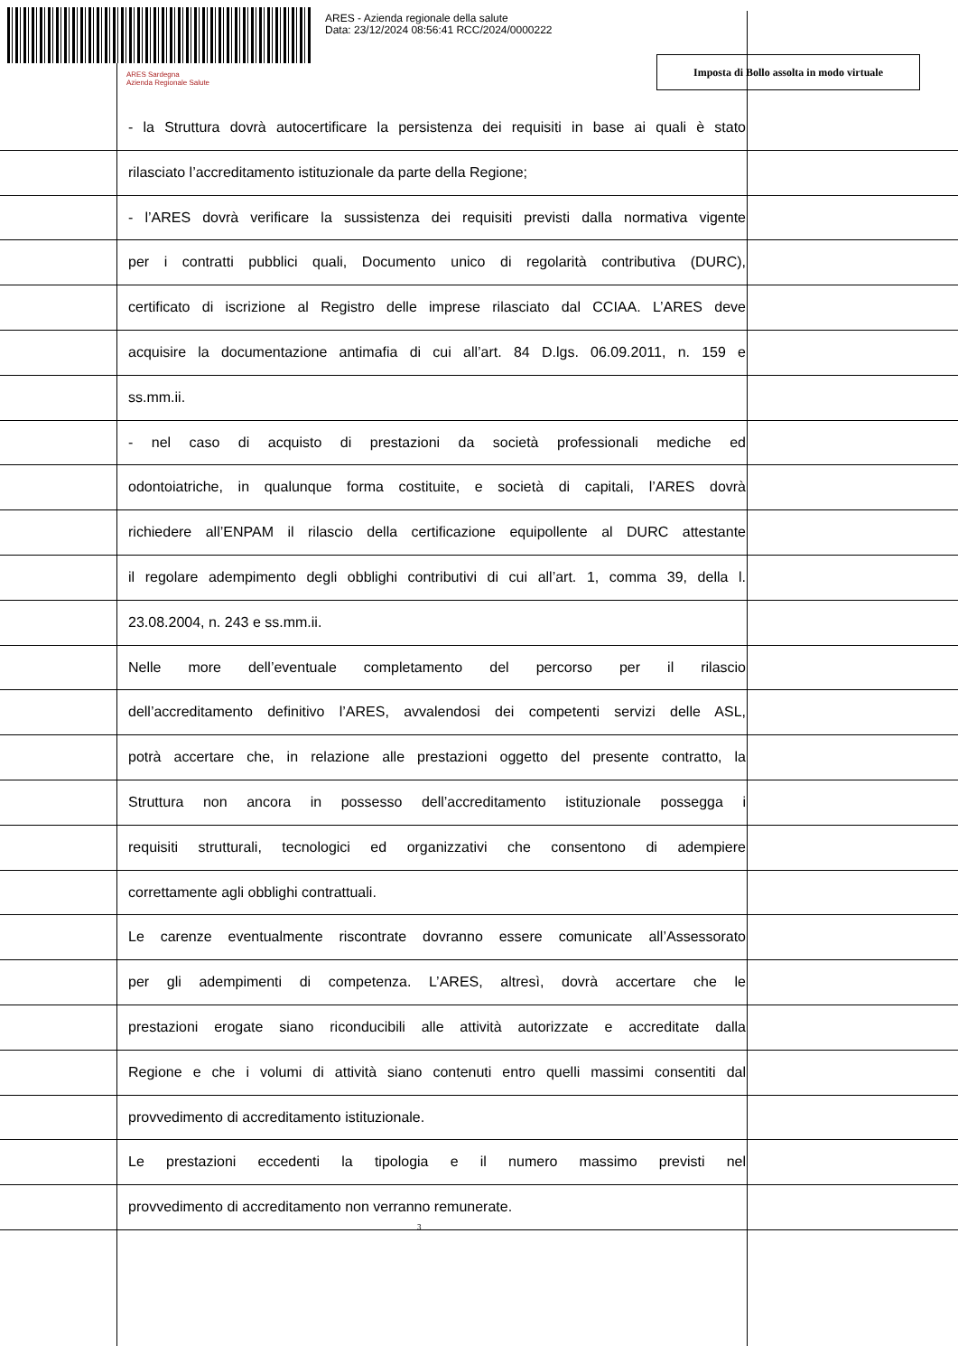ARES - Azienda regionale della salute
Data: 23/12/2024 08:56:41 RCC/2024/0000222
ARES Sardegna
Azienda Regionale Salute
Imposta di Bollo assolta in modo virtuale
- la Struttura dovrà autocertificare la persistenza dei requisiti in base ai quali è stato
rilasciato l’accreditamento istituzionale da parte della Regione;
- l’ARES dovrà verificare la sussistenza dei requisiti previsti dalla normativa vigente
per i contratti pubblici quali, Documento unico di regolarità contributiva (DURC),
certificato di iscrizione al Registro delle imprese rilasciato dal CCIAA. L’ARES deve
acquisire la documentazione antimafia di cui all’art. 84 D.lgs. 06.09.2011, n. 159 e
ss.mm.ii.
- nel caso di acquisto di prestazioni da società professionali mediche ed
odontoiatriche, in qualunque forma costituite, e società di capitali, l’ARES dovrà
richiedere all’ENPAM il rilascio della certificazione equipollente al DURC attestante
il regolare adempimento degli obblighi contributivi di cui all’art. 1, comma 39, della l.
23.08.2004, n. 243 e ss.mm.ii.
Nelle more dell’eventuale completamento del percorso per il rilascio
dell’accreditamento definitivo l’ARES, avvalendosi dei competenti servizi delle ASL,
potrà accertare che, in relazione alle prestazioni oggetto del presente contratto, la
Struttura non ancora in possesso dell’accreditamento istituzionale possegga i
requisiti strutturali, tecnologici ed organizzativi che consentono di adempiere
correttamente agli obblighi contrattuali.
Le carenze eventualmente riscontrate dovranno essere comunicate all’Assessorato
per gli adempimenti di competenza. L’ARES, altresì, dovrà accertare che le
prestazioni erogate siano riconducibili alle attività autorizzate e accreditate dalla
Regione e che i volumi di attività siano contenuti entro quelli massimi consentiti dal
provvedimento di accreditamento istituzionale.
Le prestazioni eccedenti la tipologia e il numero massimo previsti nel
provvedimento di accreditamento non verranno remunerate.
3